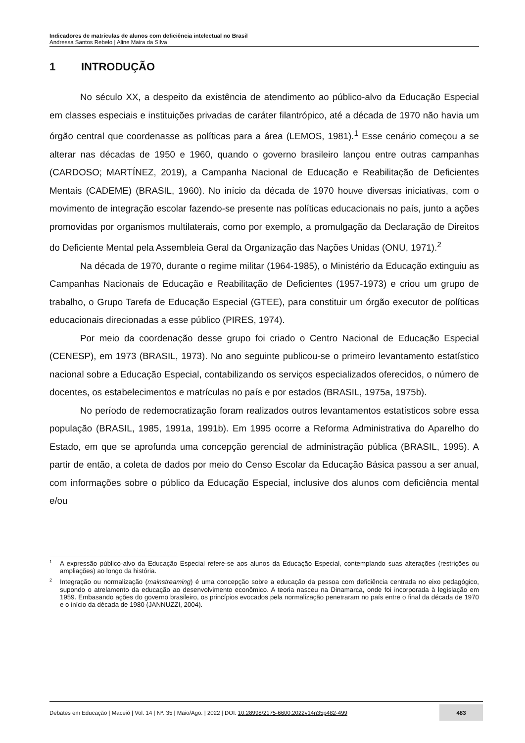Indicadores de matrículas de alunos com deficiência intelectual no Brasil
Andressa Santos Rebelo | Aline Maira da Silva
1 INTRODUÇÃO
No século XX, a despeito da existência de atendimento ao público-alvo da Educação Especial em classes especiais e instituições privadas de caráter filantrópico, até a década de 1970 não havia um órgão central que coordenasse as políticas para a área (LEMOS, 1981).<sup>1</sup> Esse cenário começou a se alterar nas décadas de 1950 e 1960, quando o governo brasileiro lançou entre outras campanhas (CARDOSO; MARTÍNEZ, 2019), a Campanha Nacional de Educação e Reabilitação de Deficientes Mentais (CADEME) (BRASIL, 1960). No início da década de 1970 houve diversas iniciativas, com o movimento de integração escolar fazendo-se presente nas políticas educacionais no país, junto a ações promovidas por organismos multilaterais, como por exemplo, a promulgação da Declaração de Direitos do Deficiente Mental pela Assembleia Geral da Organização das Nações Unidas (ONU, 1971).<sup>2</sup>
Na década de 1970, durante o regime militar (1964-1985), o Ministério da Educação extinguiu as Campanhas Nacionais de Educação e Reabilitação de Deficientes (1957-1973) e criou um grupo de trabalho, o Grupo Tarefa de Educação Especial (GTEE), para constituir um órgão executor de políticas educacionais direcionadas a esse público (PIRES, 1974).
Por meio da coordenação desse grupo foi criado o Centro Nacional de Educação Especial (CENESP), em 1973 (BRASIL, 1973). No ano seguinte publicou-se o primeiro levantamento estatístico nacional sobre a Educação Especial, contabilizando os serviços especializados oferecidos, o número de docentes, os estabelecimentos e matrículas no país e por estados (BRASIL, 1975a, 1975b).
No período de redemocratização foram realizados outros levantamentos estatísticos sobre essa população (BRASIL, 1985, 1991a, 1991b). Em 1995 ocorre a Reforma Administrativa do Aparelho do Estado, em que se aprofunda uma concepção gerencial de administração pública (BRASIL, 1995). A partir de então, a coleta de dados por meio do Censo Escolar da Educação Básica passou a ser anual, com informações sobre o público da Educação Especial, inclusive dos alunos com deficiência mental e/ou
<sup>1</sup> A expressão público-alvo da Educação Especial refere-se aos alunos da Educação Especial, contemplando suas alterações (restrições ou ampliações) ao longo da história.
<sup>2</sup> Integração ou normalização (mainstreaming) é uma concepção sobre a educação da pessoa com deficiência centrada no eixo pedagógico, supondo o atrelamento da educação ao desenvolvimento econômico. A teoria nasceu na Dinamarca, onde foi incorporada à legislação em 1959. Embasando ações do governo brasileiro, os princípios evocados pela normalização penetraram no país entre o final da década de 1970 e o início da década de 1980 (JANNUZZI, 2004).
Debates em Educação | Maceió | Vol. 14 | Nº. 35 | Maio/Ago. | 2022 | DOI: 10.28998/2175-6600.2022v14n35p482-499 483